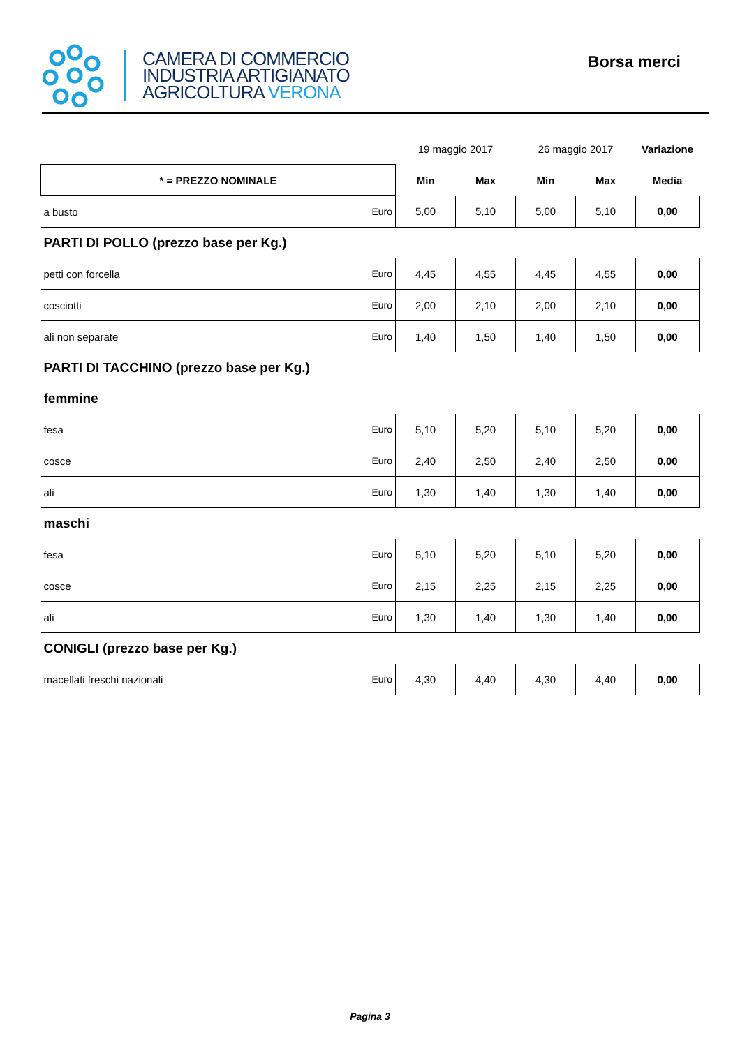CAMERA DI COMMERCIO
INDUSTRIA ARTIGIANATO
AGRICOLTURA VERONA
Borsa merci
| | | 19 maggio 2017 | | 26 maggio 2017 | | Variazione |
| * = PREZZO NOMINALE | | Min | Max | Min | Max | Media |
| a busto | Euro | 5,00 | 5,10 | 5,00 | 5,10 | 0,00 |
| PARTI DI POLLO (prezzo base per Kg.) | | | | | | |
| petti con forcella | Euro | 4,45 | 4,55 | 4,45 | 4,55 | 0,00 |
| cosciotti | Euro | 2,00 | 2,10 | 2,00 | 2,10 | 0,00 |
| ali non separate | Euro | 1,40 | 1,50 | 1,40 | 1,50 | 0,00 |
| PARTI DI TACCHINO (prezzo base per Kg.) | | | | | | |
| femmine | | | | | | |
| fesa | Euro | 5,10 | 5,20 | 5,10 | 5,20 | 0,00 |
| cosce | Euro | 2,40 | 2,50 | 2,40 | 2,50 | 0,00 |
| ali | Euro | 1,30 | 1,40 | 1,30 | 1,40 | 0,00 |
| maschi | | | | | | |
| fesa | Euro | 5,10 | 5,20 | 5,10 | 5,20 | 0,00 |
| cosce | Euro | 2,15 | 2,25 | 2,15 | 2,25 | 0,00 |
| ali | Euro | 1,30 | 1,40 | 1,30 | 1,40 | 0,00 |
| CONIGLI (prezzo base per Kg.) | | | | | | |
| macellati freschi nazionali | Euro | 4,30 | 4,40 | 4,30 | 4,40 | 0,00 |
Pagina 3